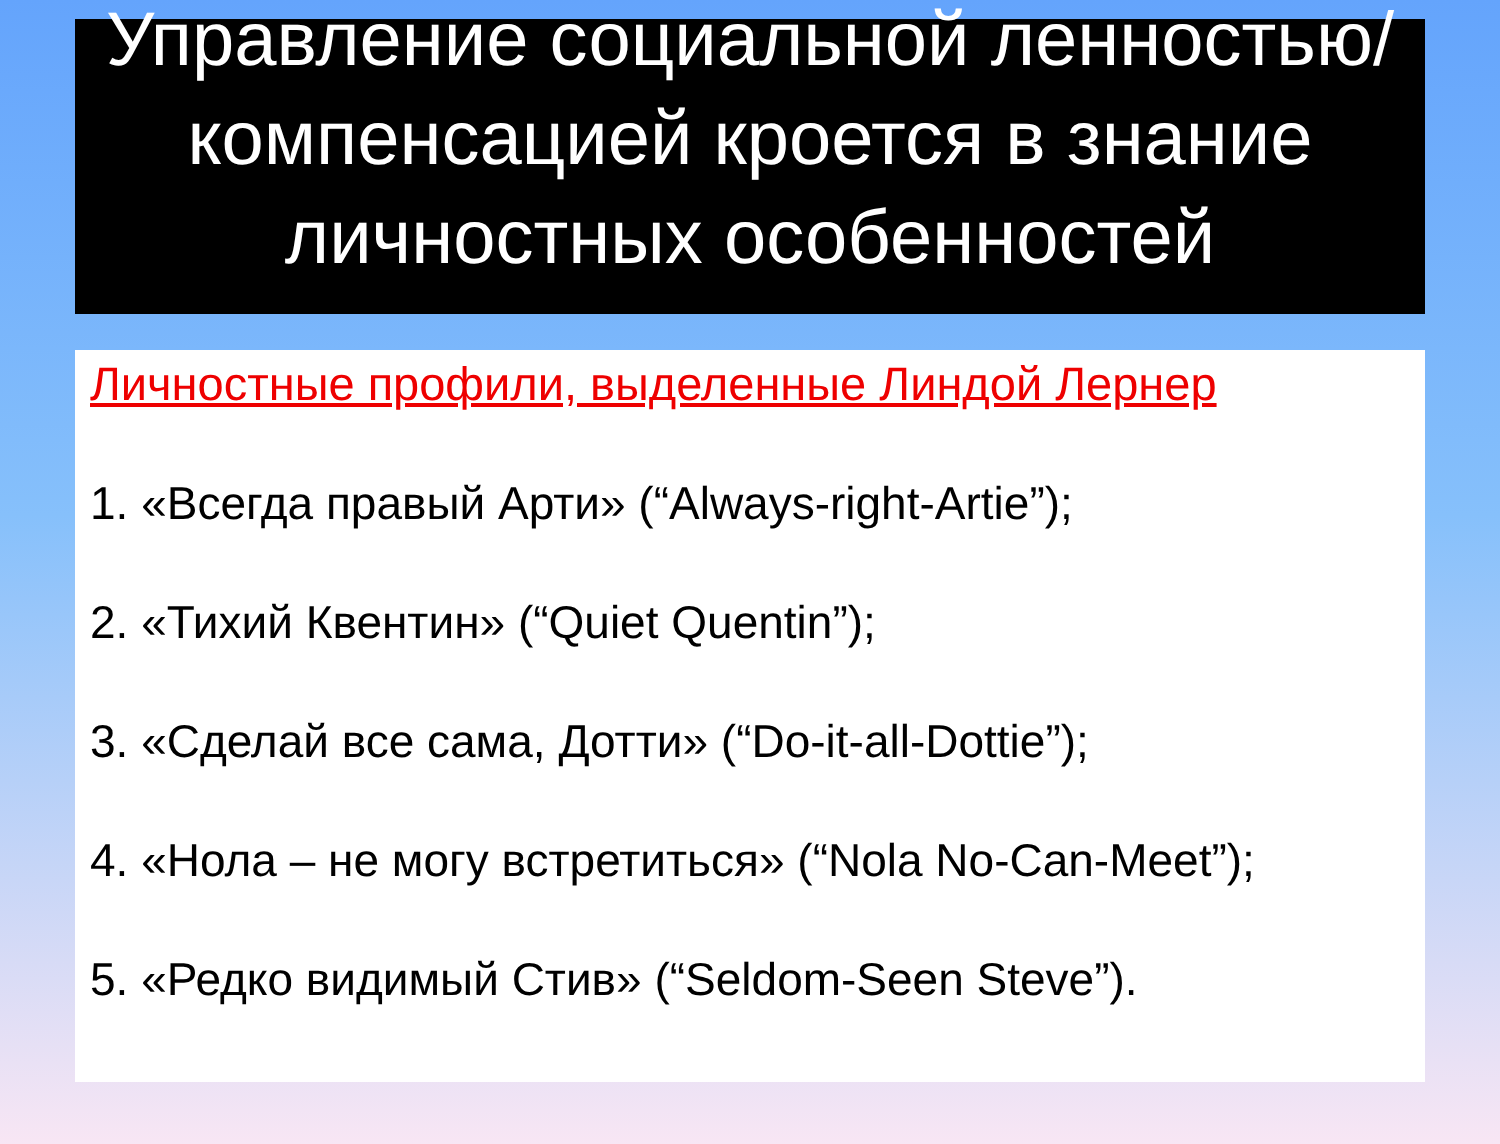Управление социальной ленностью/компенсацией кроется в знание личностных особенностей
Личностные профили, выделенные Линдой Лернер
1. «Всегда правый Арти» (“Always-right-Artie”);
2. «Тихий Квентин» (“Quiet Quentin”);
3. «Сделай все сама, Дотти» (“Do-it-all-Dottie”);
4. «Нола – не могу встретиться» (“Nola No-Can-Meet”);
5. «Редко видимый Стив» (“Seldom-Seen Steve”).